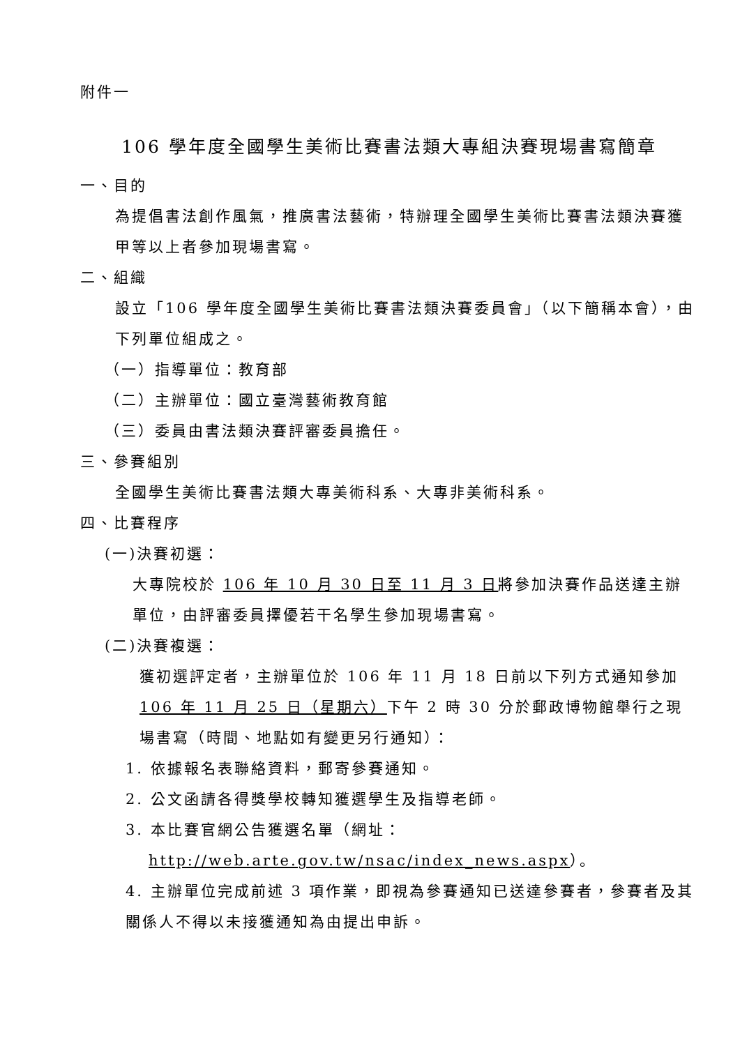附件一
106 學年度全國學生美術比賽書法類大專組決賽現場書寫簡章
一、目的
為提倡書法創作風氣，推廣書法藝術，特辦理全國學生美術比賽書法類決賽獲甲等以上者參加現場書寫。
二、組織
設立「106 學年度全國學生美術比賽書法類決賽委員會」（以下簡稱本會），由下列單位組成之。
（一）指導單位：教育部
（二）主辦單位：國立臺灣藝術教育館
（三）委員由書法類決賽評審委員擔任。
三、參賽組別
全國學生美術比賽書法類大專美術科系、大專非美術科系。
四、比賽程序
(一)決賽初選：
大專院校於 106 年 10 月 30 日至 11 月 3 日將參加決賽作品送達主辦單位，由評審委員擇優若干名學生參加現場書寫。
(二)決賽複選：
獲初選評定者，主辦單位於 106 年 11 月 18 日前以下列方式通知參加 106 年 11 月 25 日（星期六）下午 2 時 30 分於郵政博物館舉行之現場書寫（時間、地點如有變更另行通知）：
1. 依據報名表聯絡資料，郵寄參賽通知。
2. 公文函請各得獎學校轉知獲選學生及指導老師。
3. 本比賽官網公告獲選名單（網址：
http://web.arte.gov.tw/nsac/index_news.aspx）。
4. 主辦單位完成前述 3 項作業，即視為參賽通知已送達參賽者，參賽者及其關係人不得以未接獲通知為由提出申訴。